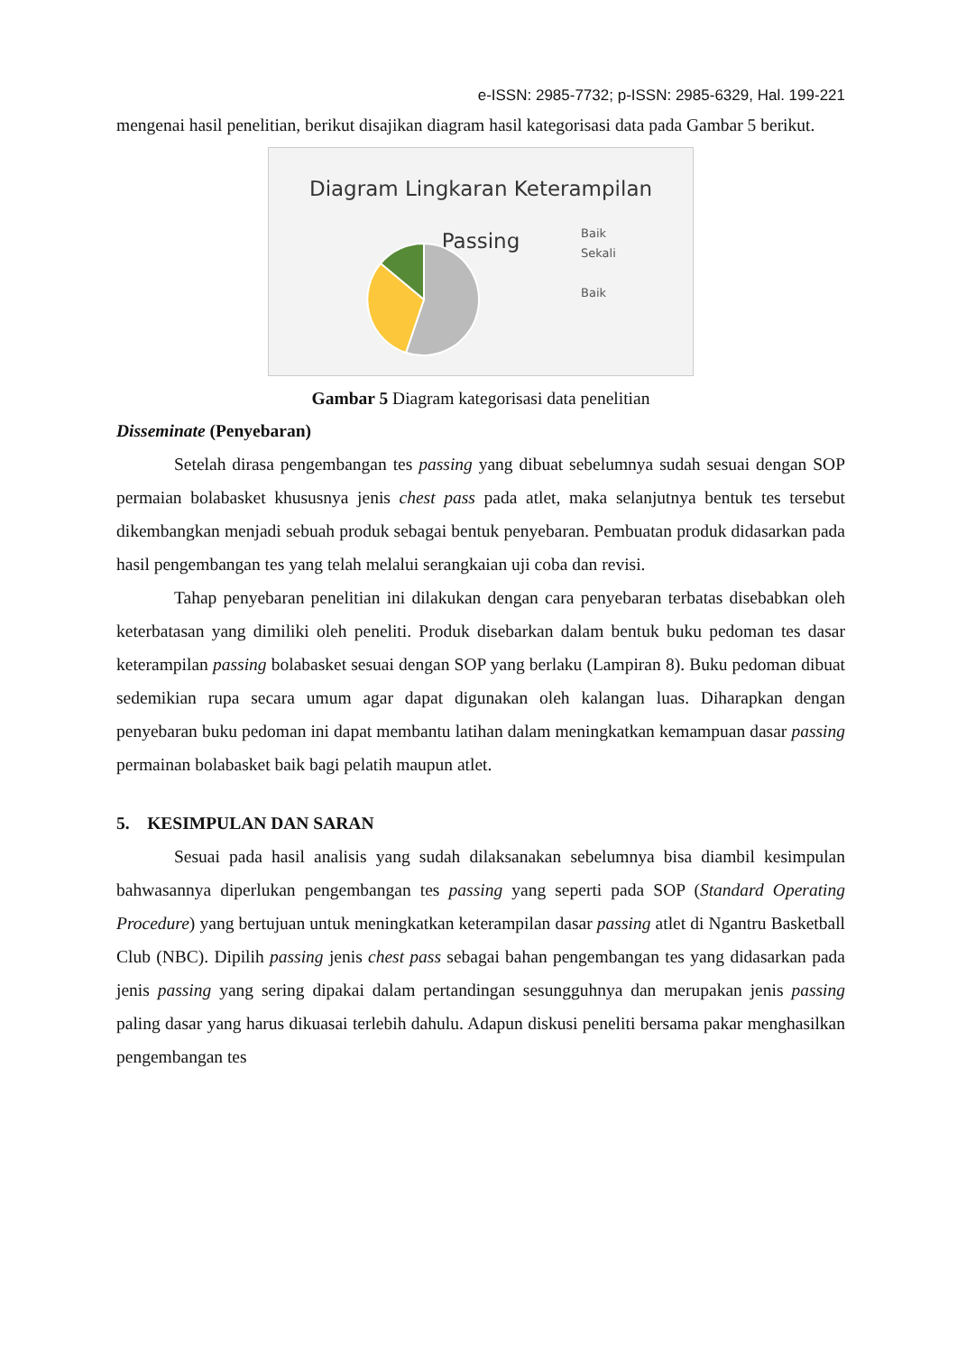e-ISSN: 2985-7732; p-ISSN: 2985-6329, Hal. 199-221
mengenai hasil penelitian, berikut disajikan diagram hasil kategorisasi data pada Gambar 5 berikut.
Diagram Lingkaran Keterampilan
Passing
Baik
Sekali
Baik
Gambar 5 Diagram kategorisasi data penelitian
Disseminate (Penyebaran)
Setelah dirasa pengembangan tes passing yang dibuat sebelumnya sudah sesuai dengan SOP permaian bolabasket khususnya jenis chest pass pada atlet, maka selanjutnya bentuk tes tersebut dikembangkan menjadi sebuah produk sebagai bentuk penyebaran. Pembuatan produk didasarkan pada hasil pengembangan tes yang telah melalui serangkaian uji coba dan revisi.
Tahap penyebaran penelitian ini dilakukan dengan cara penyebaran terbatas disebabkan oleh keterbatasan yang dimiliki oleh peneliti. Produk disebarkan dalam bentuk buku pedoman tes dasar keterampilan passing bolabasket sesuai dengan SOP yang berlaku (Lampiran 8). Buku pedoman dibuat sedemikian rupa secara umum agar dapat digunakan oleh kalangan luas. Diharapkan dengan penyebaran buku pedoman ini dapat membantu latihan dalam meningkatkan kemampuan dasar passing permainan bolabasket baik bagi pelatih maupun atlet.
5. KESIMPULAN DAN SARAN
Sesuai pada hasil analisis yang sudah dilaksanakan sebelumnya bisa diambil kesimpulan bahwasannya diperlukan pengembangan tes passing yang seperti pada SOP (Standard Operating Procedure) yang bertujuan untuk meningkatkan keterampilan dasar passing atlet di Ngantru Basketball Club (NBC). Dipilih passing jenis chest pass sebagai bahan pengembangan tes yang didasarkan pada jenis passing yang sering dipakai dalam pertandingan sesungguhnya dan merupakan jenis passing paling dasar yang harus dikuasai terlebih dahulu. Adapun diskusi peneliti bersama pakar menghasilkan pengembangan tes